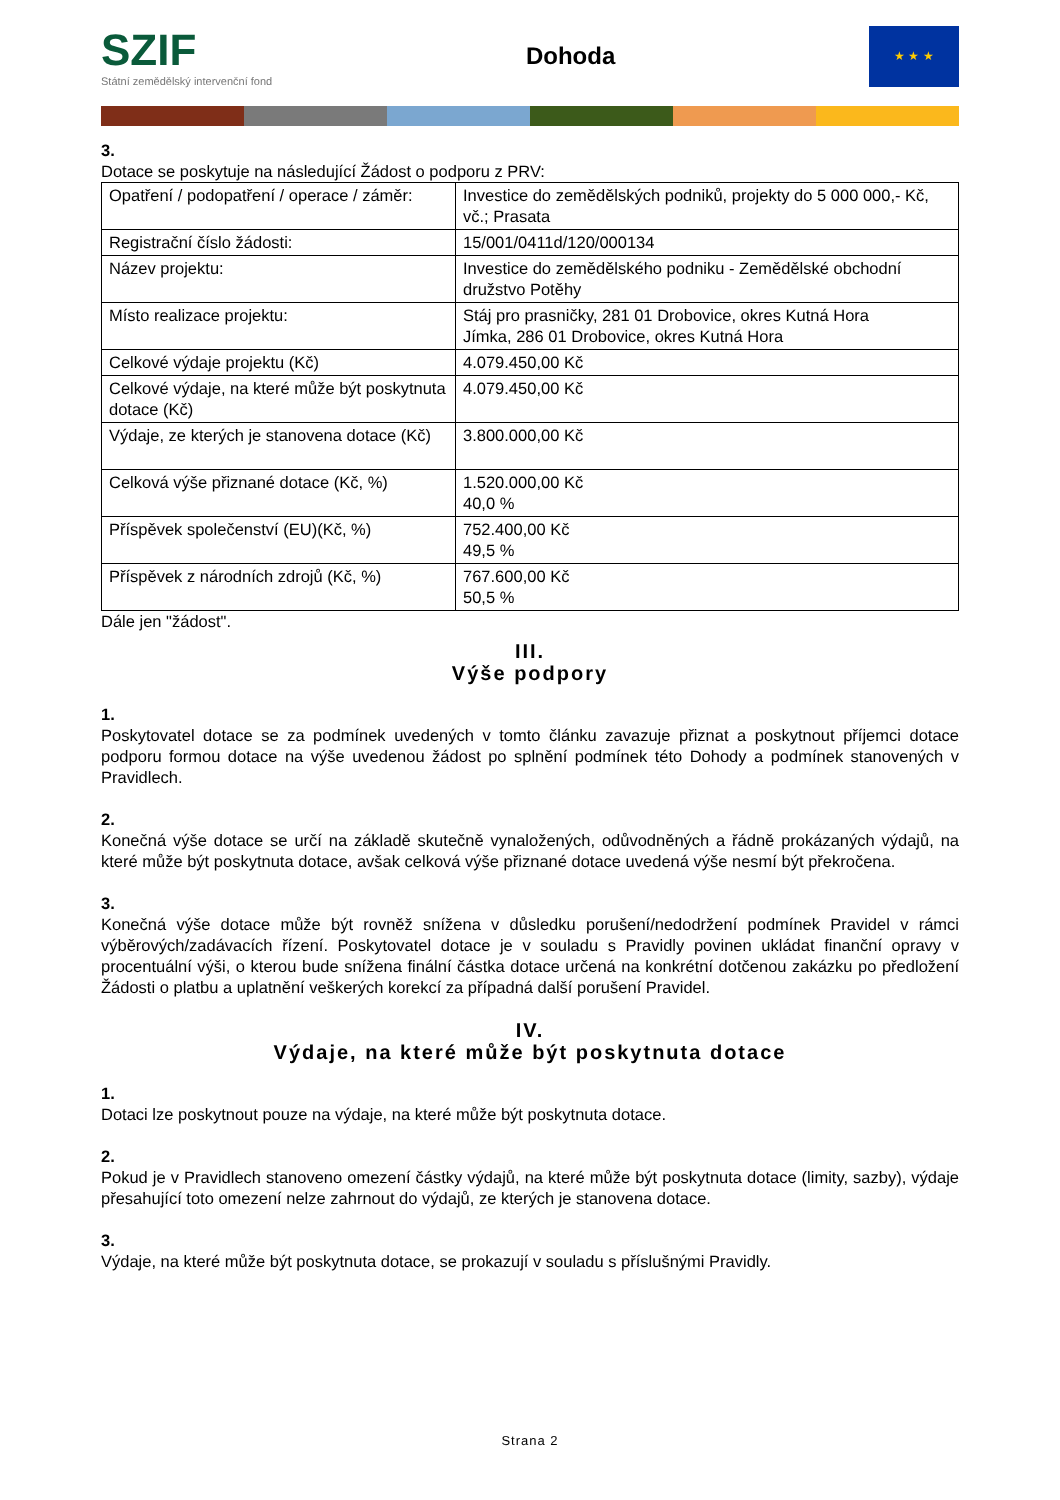SZIF
Státní zemědělský intervenční fond
Dohoda
★ ★ ★
3.
Dotace se poskytuje na následující Žádost o podporu z PRV:
| Opatření / podopatření / operace / záměr: | Investice do zemědělských podniků, projekty do 5 000 000,- Kč, vč.; Prasata |
| Registrační číslo žádosti: | 15/001/0411d/120/000134 |
| Název projektu: | Investice do zemědělského podniku - Zemědělské obchodní družstvo Potěhy |
| Místo realizace projektu: | Stáj pro prasničky, 281 01 Drobovice, okres Kutná Hora Jímka, 286 01 Drobovice, okres Kutná Hora |
| Celkové výdaje projektu (Kč) | 4.079.450,00 Kč |
| Celkové výdaje, na které může být poskytnuta dotace (Kč) | 4.079.450,00 Kč |
| Výdaje, ze kterých je stanovena dotace (Kč) | 3.800.000,00 Kč |
| Celková výše přiznané dotace (Kč, %) | 1.520.000,00 Kč 40,0 % |
| Příspěvek společenství (EU)(Kč, %) | 752.400,00 Kč 49,5 % |
| Příspěvek z národních zdrojů (Kč, %) | 767.600,00 Kč 50,5 % |
Dále jen "žádost".
III.
Výše podpory
1.
Poskytovatel dotace se za podmínek uvedených v tomto článku zavazuje přiznat a poskytnout příjemci dotace podporu formou dotace na výše uvedenou žádost po splnění podmínek této Dohody a podmínek stanovených v Pravidlech.
2.
Konečná výše dotace se určí na základě skutečně vynaložených, odůvodněných a řádně prokázaných výdajů, na které může být poskytnuta dotace, avšak celková výše přiznané dotace uvedená výše nesmí být překročena.
3.
Konečná výše dotace může být rovněž snížena v důsledku porušení/nedodržení podmínek Pravidel v rámci výběrových/zadávacích řízení. Poskytovatel dotace je v souladu s Pravidly povinen ukládat finanční opravy v procentuální výši, o kterou bude snížena finální částka dotace určená na konkrétní dotčenou zakázku po předložení Žádosti o platbu a uplatnění veškerých korekcí za případná další porušení Pravidel.
IV.
Výdaje, na které může být poskytnuta dotace
1.
Dotaci lze poskytnout pouze na výdaje, na které může být poskytnuta dotace.
2.
Pokud je v Pravidlech stanoveno omezení částky výdajů, na které může být poskytnuta dotace (limity, sazby), výdaje přesahující toto omezení nelze zahrnout do výdajů, ze kterých je stanovena dotace.
3.
Výdaje, na které může být poskytnuta dotace, se prokazují v souladu s příslušnými Pravidly.
Strana 2